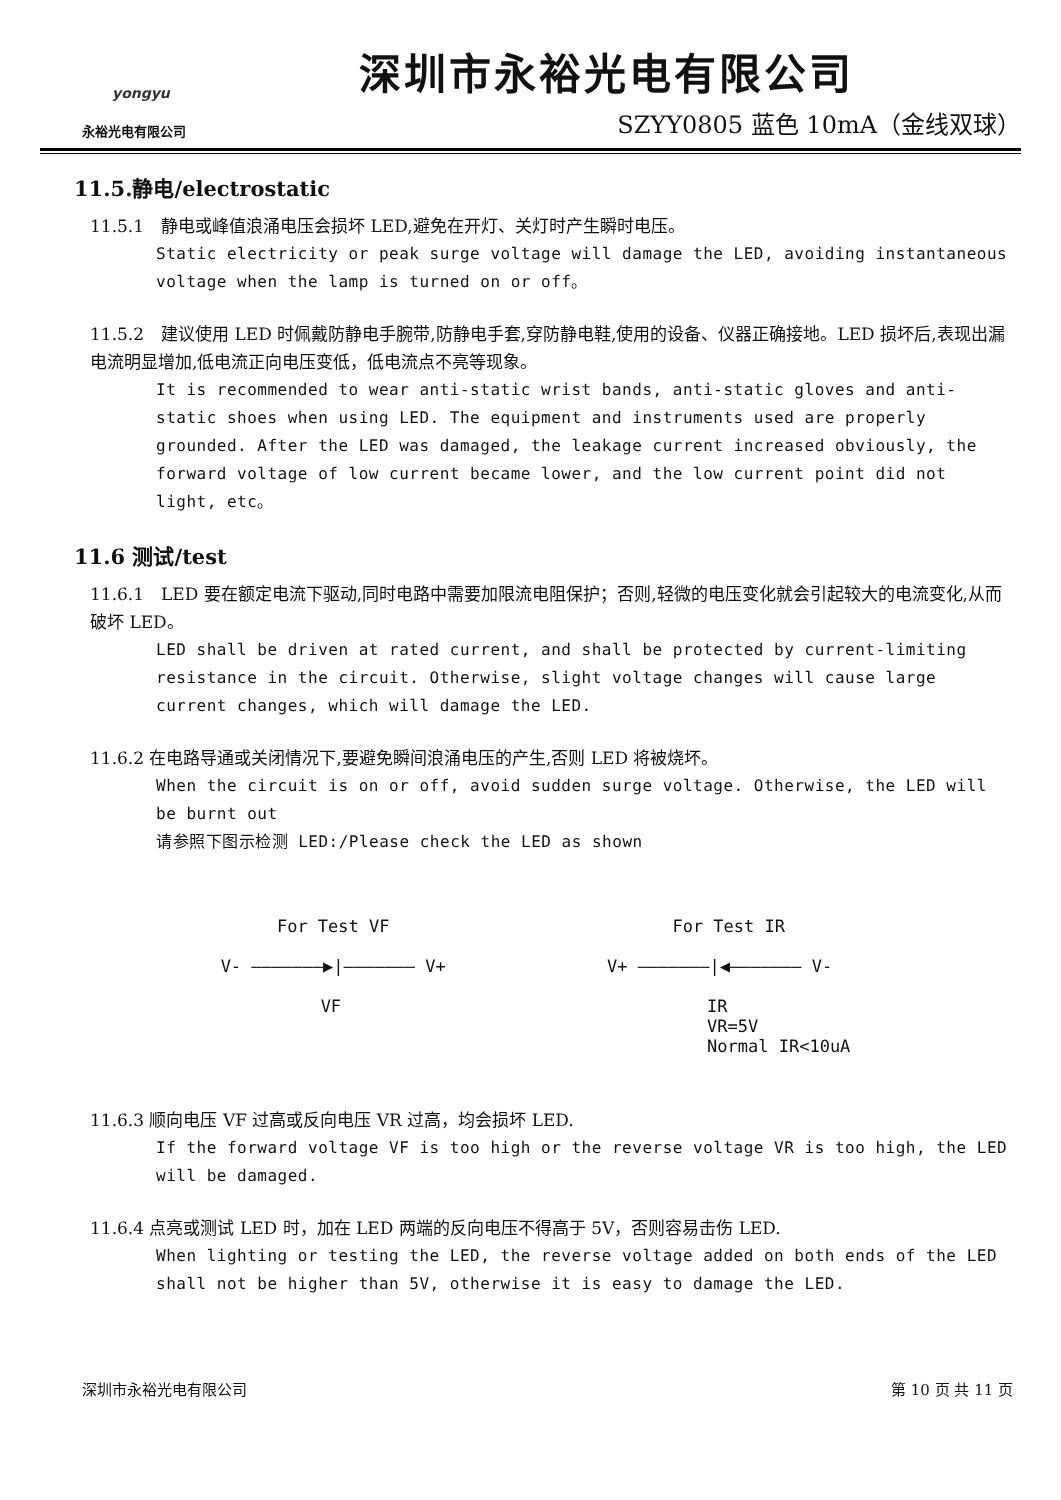yongyu
永裕光电有限公司
深圳市永裕光电有限公司
SZYY0805 蓝色 10mA（金线双球）
11.5.静电/electrostatic
11.5.1　静电或峰值浪涌电压会损坏 LED,避免在开灯、关灯时产生瞬时电压。
Static electricity or peak surge voltage will damage the LED, avoiding instantaneous voltage when the lamp is turned on or off。
11.5.2　建议使用 LED 时佩戴防静电手腕带,防静电手套,穿防静电鞋,使用的设备、仪器正确接地。LED 损坏后,表现出漏电流明显增加,低电流正向电压变低，低电流点不亮等现象。
It is recommended to wear anti-static wrist bands, anti-static gloves and anti-static shoes when using LED. The equipment and instruments used are properly grounded. After the LED was damaged, the leakage current increased obviously, the forward voltage of low current became lower, and the low current point did not light, etc。
11.6 测试/test
11.6.1　LED 要在额定电流下驱动,同时电路中需要加限流电阻保护；否则,轻微的电压变化就会引起较大的电流变化,从而破坏 LED。
LED shall be driven at rated current, and shall be protected by current-limiting resistance in the circuit. Otherwise, slight voltage changes will cause large current changes, which will damage the LED.
11.6.2 在电路导通或关闭情况下,要避免瞬间浪涌电压的产生,否则 LED 将被烧坏。
When the circuit is on or off, avoid sudden surge voltage. Otherwise, the LED will be burnt out
请参照下图示检测 LED:/Please check the LED as shown
For Test VF
V- ———————▶|——————— V+
VF
For Test IR
V+ ———————|◀——————— V-
IR
VR=5V
Normal IR<10uA
11.6.3 顺向电压 VF 过高或反向电压 VR 过高，均会损坏 LED.
If the forward voltage VF is too high or the reverse voltage VR is too high, the LED will be damaged.
11.6.4 点亮或测试 LED 时，加在 LED 两端的反向电压不得高于 5V，否则容易击伤 LED.
When lighting or testing the LED, the reverse voltage added on both ends of the LED shall not be higher than 5V, otherwise it is easy to damage the LED.
深圳市永裕光电有限公司 第 10 页 共 11 页